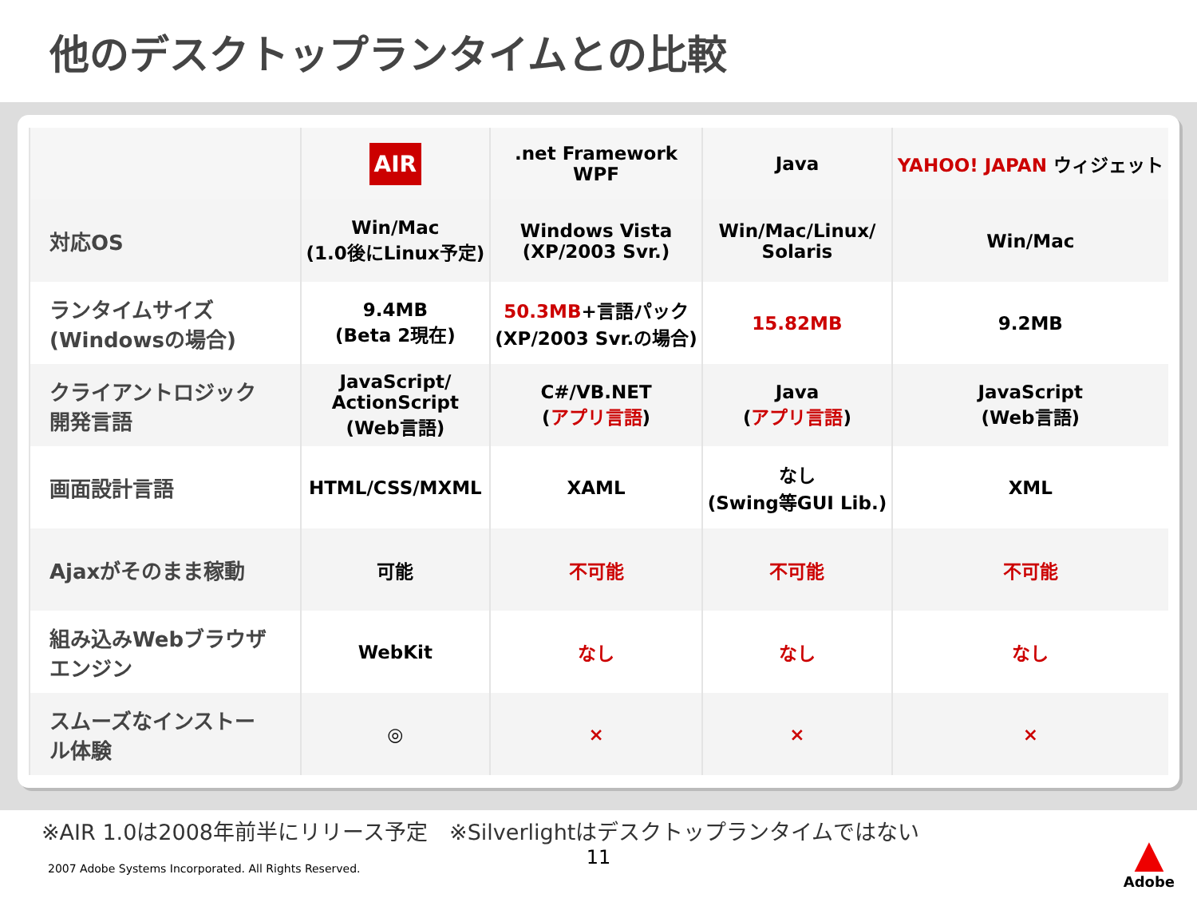他のデスクトップランタイムとの比較
| | AIR | .net Framework WPF | Java | YAHOO! JAPAN ウィジェット |
| --- | --- | --- | --- | --- |
| 対応OS | Win/Mac (1.0後にLinux予定) | Windows Vista (XP/2003 Svr.) | Win/Mac/Linux/ Solaris | Win/Mac |
| ランタイムサイズ (Windowsの場合) | 9.4MB (Beta 2現在) | 50.3MB +言語パック (XP/2003 Svr.の場合) | 15.82MB | 9.2MB |
| クライアントロジック 開発言語 | JavaScript/ ActionScript (Web言語) | C#/VB.NET ( アプリ言語 ) | Java ( アプリ言語 ) | JavaScript (Web言語) |
| 画面設計言語 | HTML/CSS/MXML | XAML | なし (Swing等GUI Lib.) | XML |
| Ajaxがそのまま稼動 | 可能 | 不可能 | 不可能 | 不可能 |
| 組み込みWebブラウザ エンジン | WebKit | なし | なし | なし |
| スムーズなインストー ル体験 | ◎ | × | × | × |
※AIR 1.0は2008年前半にリリース予定　※Silverlightはデスクトップランタイムではない
11
2007 Adobe Systems Incorporated. All Rights Reserved.
▲
Adobe